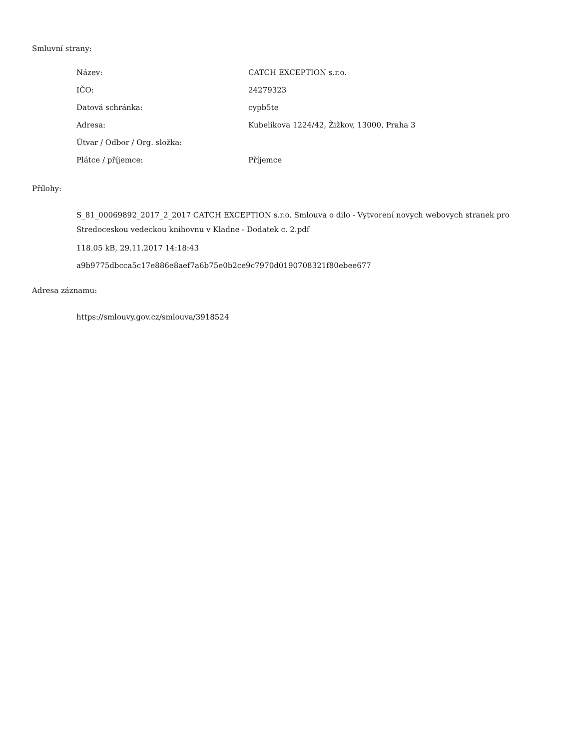Smluvní strany:
| Název: | CATCH EXCEPTION s.r.o. |
| IČO: | 24279323 |
| Datová schránka: | cypb5te |
| Adresa: | Kubelíkova 1224/42, Žižkov, 13000, Praha 3 |
| Útvar / Odbor / Org. složka: | |
| Plátce / příjemce: | Příjemce |
Přílohy:
S_81_00069892_2017_2_2017 CATCH EXCEPTION s.r.o. Smlouva o dilo - Vytvorení novych webovych stranek pro Stredoceskou vedeckou knihovnu v Kladne - Dodatek c. 2.pdf
118.05 kB, 29.11.2017 14:18:43
a9b9775dbcca5c17e886e8aef7a6b75e0b2ce9c7970d0190708321f80ebee677
Adresa záznamu:
https://smlouvy.gov.cz/smlouva/3918524